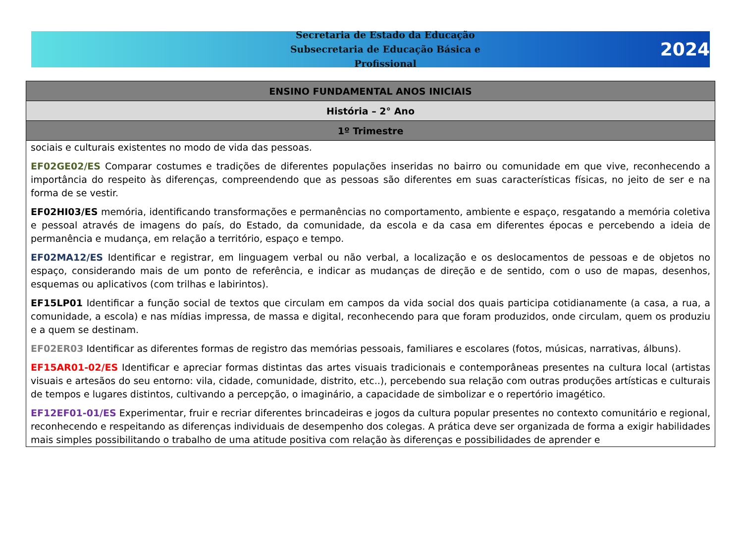Secretaria de Estado da Educação
Subsecretaria de Educação Básica e Profissional
2024
| ENSINO FUNDAMENTAL ANOS INICIAIS |
| --- |
| História – 2° Ano |
| 1º Trimestre |
| sociais e culturais existentes no modo de vida das pessoas. EF02GE02/ES Comparar costumes e tradições de diferentes populações inseridas no bairro ou comunidade em que vive, reconhecendo a importância do respeito às diferenças, compreendendo que as pessoas são diferentes em suas características físicas, no jeito de ser e na forma de se vestir. EF02HI03/ES memória, identificando transformações e permanências no comportamento, ambiente e espaço, resgatando a memória coletiva e pessoal através de imagens do país, do Estado, da comunidade, da escola e da casa em diferentes épocas e percebendo a ideia de permanência e mudança, em relação a território, espaço e tempo. EF02MA12/ES Identificar e registrar, em linguagem verbal ou não verbal, a localização e os deslocamentos de pessoas e de objetos no espaço, considerando mais de um ponto de referência, e indicar as mudanças de direção e de sentido, com o uso de mapas, desenhos, esquemas ou aplicativos (com trilhas e labirintos). EF15LP01 Identificar a função social de textos que circulam em campos da vida social dos quais participa cotidianamente (a casa, a rua, a comunidade, a escola) e nas mídias impressa, de massa e digital, reconhecendo para que foram produzidos, onde circulam, quem os produziu e a quem se destinam. EF02ER03 Identificar as diferentes formas de registro das memórias pessoais, familiares e escolares (fotos, músicas, narrativas, álbuns). EF15AR01-02/ES Identificar e apreciar formas distintas das artes visuais tradicionais e contemporâneas presentes na cultura local (artistas visuais e artesãos do seu entorno: vila, cidade, comunidade, distrito, etc..), percebendo sua relação com outras produções artísticas e culturais de tempos e lugares distintos, cultivando a percepção, o imaginário, a capacidade de simbolizar e o repertório imagético. EF12EF01-01/ES Experimentar, fruir e recriar diferentes brincadeiras e jogos da cultura popular presentes no contexto comunitário e regional, reconhecendo e respeitando as diferenças individuais de desempenho dos colegas. A prática deve ser organizada de forma a exigir habilidades mais simples possibilitando o trabalho de uma atitude positiva com relação às diferenças e possibilidades de aprender e |